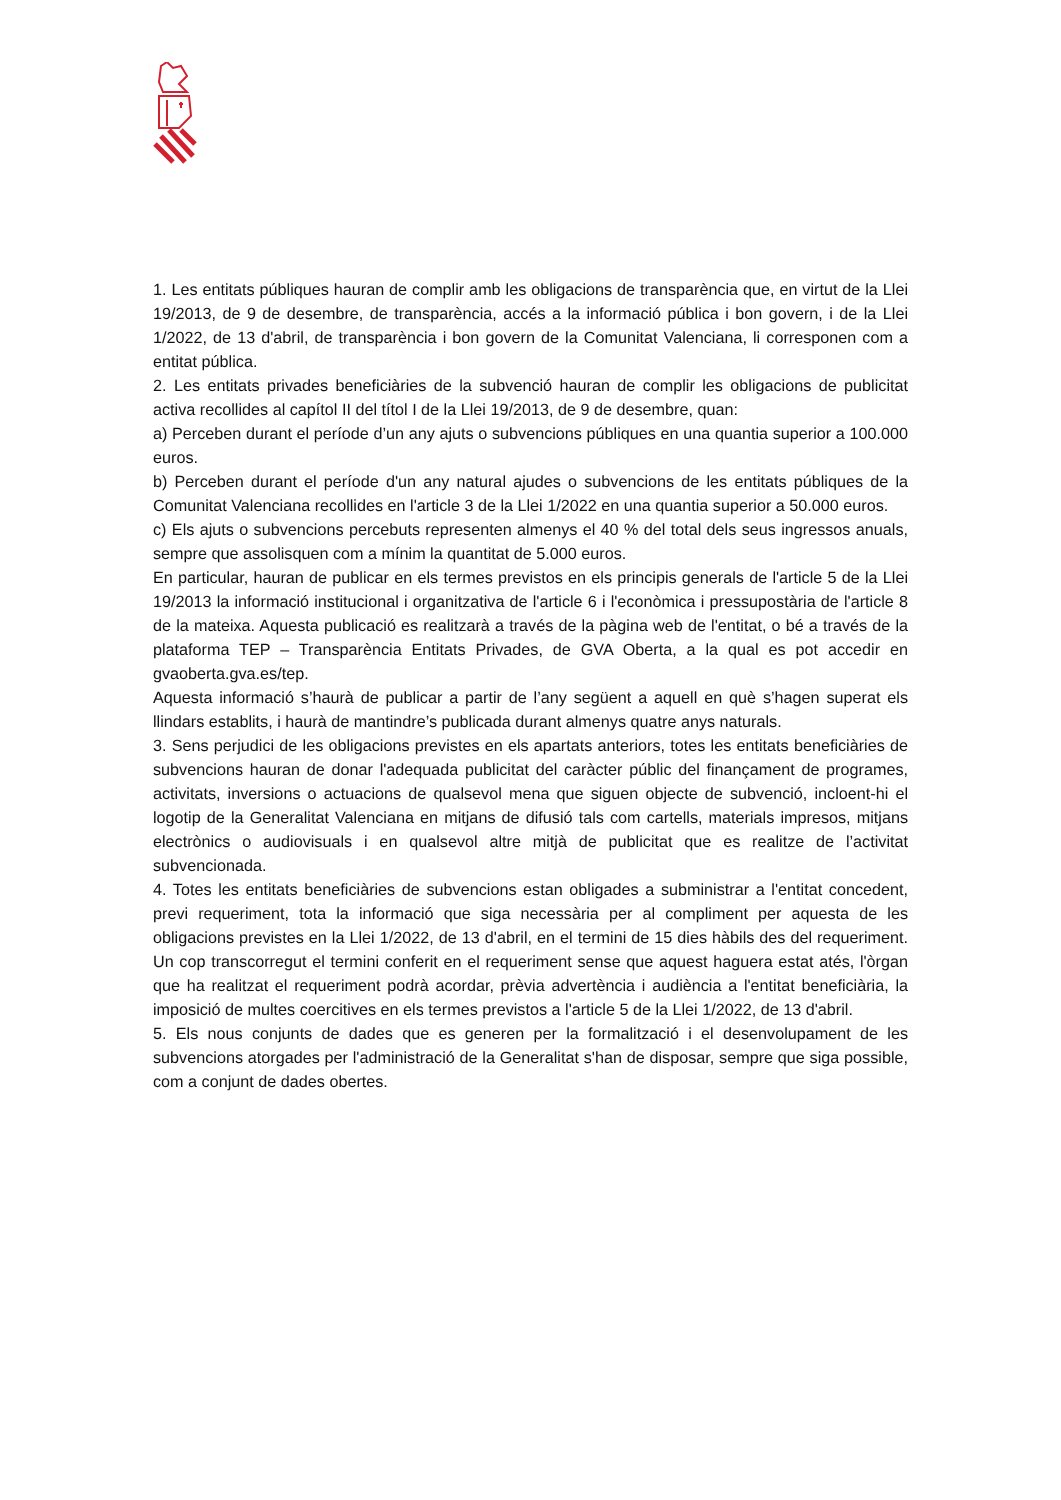1. Les entitats públiques hauran de complir amb les obligacions de transparència que, en virtut de la Llei 19/2013, de 9 de desembre, de transparència, accés a la informació pública i bon govern, i de la Llei 1/2022, de 13 d'abril, de transparència i bon govern de la Comunitat Valenciana, li corresponen com a entitat pública.
2. Les entitats privades beneficiàries de la subvenció hauran de complir les obligacions de publicitat activa recollides al capítol II del títol I de la Llei 19/2013, de 9 de desembre, quan:
a) Perceben durant el període d’un any ajuts o subvencions públiques en una quantia superior a 100.000 euros.
b) Perceben durant el període d'un any natural ajudes o subvencions de les entitats públiques de la Comunitat Valenciana recollides en l'article 3 de la Llei 1/2022 en una quantia superior a 50.000 euros.
c) Els ajuts o subvencions percebuts representen almenys el 40 % del total dels seus ingressos anuals, sempre que assolisquen com a mínim la quantitat de 5.000 euros.
En particular, hauran de publicar en els termes previstos en els principis generals de l'article 5 de la Llei 19/2013 la informació institucional i organitzativa de l'article 6 i l'econòmica i pressupostària de l'article 8 de la mateixa. Aquesta publicació es realitzarà a través de la pàgina web de l'entitat, o bé a través de la plataforma TEP – Transparència Entitats Privades, de GVA Oberta, a la qual es pot accedir en gvaoberta.gva.es/tep.
Aquesta informació s’haurà de publicar a partir de l’any següent a aquell en què s’hagen superat els llindars establits, i haurà de mantindre’s publicada durant almenys quatre anys naturals.
3. Sens perjudici de les obligacions previstes en els apartats anteriors, totes les entitats beneficiàries de subvencions hauran de donar l'adequada publicitat del caràcter públic del finançament de programes, activitats, inversions o actuacions de qualsevol mena que siguen objecte de subvenció, incloent-hi el logotip de la Generalitat Valenciana en mitjans de difusió tals com cartells, materials impresos, mitjans electrònics o audiovisuals i en qualsevol altre mitjà de publicitat que es realitze de l’activitat subvencionada.
4. Totes les entitats beneficiàries de subvencions estan obligades a subministrar a l'entitat concedent, previ requeriment, tota la informació que siga necessària per al compliment per aquesta de les obligacions previstes en la Llei 1/2022, de 13 d'abril, en el termini de 15 dies hàbils des del requeriment. Un cop transcorregut el termini conferit en el requeriment sense que aquest haguera estat atés, l'òrgan que ha realitzat el requeriment podrà acordar, prèvia advertència i audiència a l'entitat beneficiària, la imposició de multes coercitives en els termes previstos a l'article 5 de la Llei 1/2022, de 13 d'abril.
5. Els nous conjunts de dades que es generen per la formalització i el desenvolupament de les subvencions atorgades per l'administració de la Generalitat s'han de disposar, sempre que siga possible, com a conjunt de dades obertes.